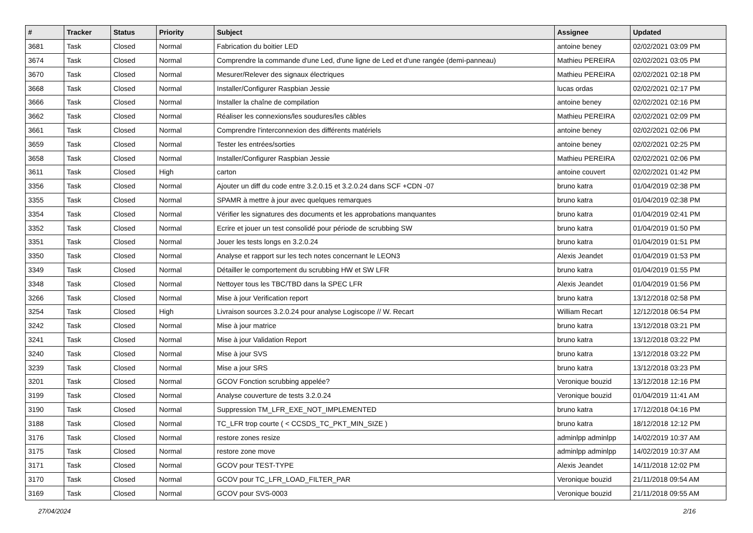| # | Tracker | Status | Priority | Subject | Assignee | Updated |
| --- | --- | --- | --- | --- | --- | --- |
| 3681 | Task | Closed | Normal | Fabrication du boitier LED | antoine beney | 02/02/2021 03:09 PM |
| 3674 | Task | Closed | Normal | Comprendre la commande d'une Led, d'une ligne de Led et d'une rangée (demi-panneau) | Mathieu PEREIRA | 02/02/2021 03:05 PM |
| 3670 | Task | Closed | Normal | Mesurer/Relever des signaux électriques | Mathieu PEREIRA | 02/02/2021 02:18 PM |
| 3668 | Task | Closed | Normal | Installer/Configurer Raspbian Jessie | lucas ordas | 02/02/2021 02:17 PM |
| 3666 | Task | Closed | Normal | Installer la chaîne de compilation | antoine beney | 02/02/2021 02:16 PM |
| 3662 | Task | Closed | Normal | Réaliser les connexions/les soudures/les câbles | Mathieu PEREIRA | 02/02/2021 02:09 PM |
| 3661 | Task | Closed | Normal | Comprendre l'interconnexion des différents matériels | antoine beney | 02/02/2021 02:06 PM |
| 3659 | Task | Closed | Normal | Tester les entrées/sorties | antoine beney | 02/02/2021 02:25 PM |
| 3658 | Task | Closed | Normal | Installer/Configurer Raspbian Jessie | Mathieu PEREIRA | 02/02/2021 02:06 PM |
| 3611 | Task | Closed | High | carton | antoine couvert | 02/02/2021 01:42 PM |
| 3356 | Task | Closed | Normal | Ajouter un diff du code entre 3.2.0.15 et 3.2.0.24 dans SCF +CDN -07 | bruno katra | 01/04/2019 02:38 PM |
| 3355 | Task | Closed | Normal | SPAMR à mettre à jour avec quelques remarques | bruno katra | 01/04/2019 02:38 PM |
| 3354 | Task | Closed | Normal | Vérifier les signatures des documents et les approbations manquantes | bruno katra | 01/04/2019 02:41 PM |
| 3352 | Task | Closed | Normal | Ecrire et jouer un test consolidé pour période de scrubbing SW | bruno katra | 01/04/2019 01:50 PM |
| 3351 | Task | Closed | Normal | Jouer les tests longs en 3.2.0.24 | bruno katra | 01/04/2019 01:51 PM |
| 3350 | Task | Closed | Normal | Analyse et rapport sur les tech notes concernant le LEON3 | Alexis Jeandet | 01/04/2019 01:53 PM |
| 3349 | Task | Closed | Normal | Détailler le comportement du scrubbing HW et SW LFR | bruno katra | 01/04/2019 01:55 PM |
| 3348 | Task | Closed | Normal | Nettoyer tous les TBC/TBD dans la SPEC LFR | Alexis Jeandet | 01/04/2019 01:56 PM |
| 3266 | Task | Closed | Normal | Mise à jour Verification report | bruno katra | 13/12/2018 02:58 PM |
| 3254 | Task | Closed | High | Livraison sources 3.2.0.24 pour analyse Logiscope // W. Recart | William Recart | 12/12/2018 06:54 PM |
| 3242 | Task | Closed | Normal | Mise à jour matrice | bruno katra | 13/12/2018 03:21 PM |
| 3241 | Task | Closed | Normal | Mise à jour Validation Report | bruno katra | 13/12/2018 03:22 PM |
| 3240 | Task | Closed | Normal | Mise à jour SVS | bruno katra | 13/12/2018 03:22 PM |
| 3239 | Task | Closed | Normal | Mise a jour SRS | bruno katra | 13/12/2018 03:23 PM |
| 3201 | Task | Closed | Normal | GCOV Fonction scrubbing appelée? | Veronique bouzid | 13/12/2018 12:16 PM |
| 3199 | Task | Closed | Normal | Analyse couverture de tests 3.2.0.24 | Veronique bouzid | 01/04/2019 11:41 AM |
| 3190 | Task | Closed | Normal | Suppression TM_LFR_EXE_NOT_IMPLEMENTED | bruno katra | 17/12/2018 04:16 PM |
| 3188 | Task | Closed | Normal | TC_LFR trop courte ( < CCSDS_TC_PKT_MIN_SIZE ) | bruno katra | 18/12/2018 12:12 PM |
| 3176 | Task | Closed | Normal | restore zones resize | adminlpp adminlpp | 14/02/2019 10:37 AM |
| 3175 | Task | Closed | Normal | restore zone move | adminlpp adminlpp | 14/02/2019 10:37 AM |
| 3171 | Task | Closed | Normal | GCOV pour TEST-TYPE | Alexis Jeandet | 14/11/2018 12:02 PM |
| 3170 | Task | Closed | Normal | GCOV pour TC_LFR_LOAD_FILTER_PAR | Veronique bouzid | 21/11/2018 09:54 AM |
| 3169 | Task | Closed | Normal | GCOV pour SVS-0003 | Veronique bouzid | 21/11/2018 09:55 AM |
27/04/2024 2/16